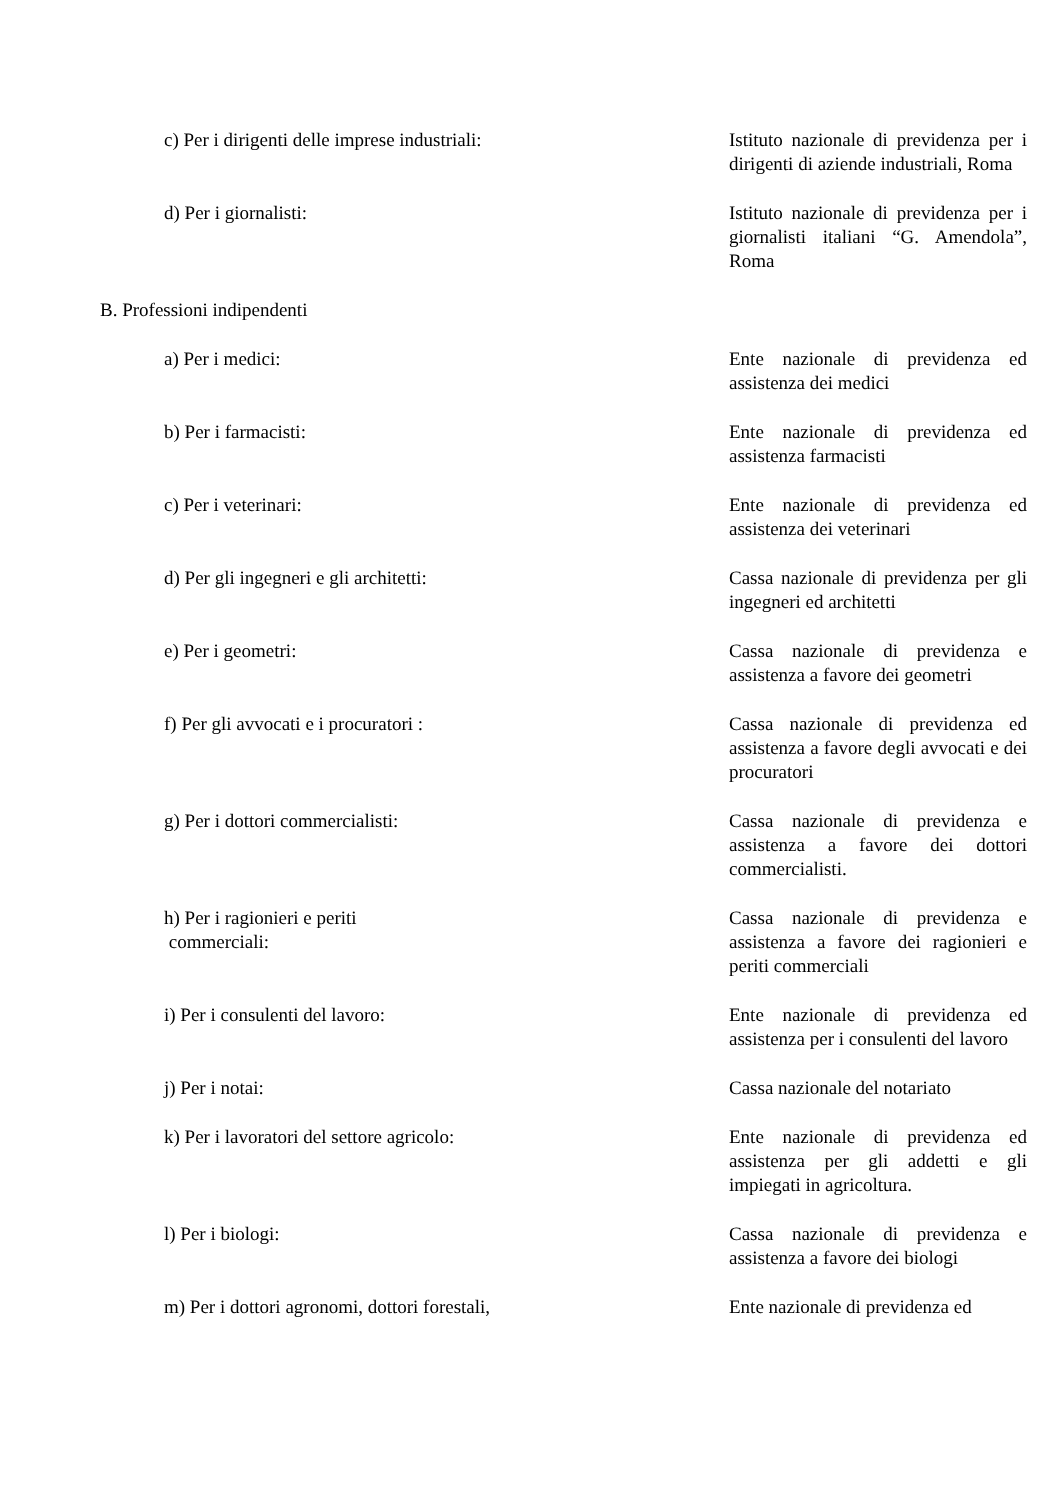| c) Per i dirigenti delle imprese industriali: | Istituto nazionale di previdenza per i dirigenti di aziende industriali, Roma |
| d) Per i giornalisti: | Istituto nazionale di previdenza per i giornalisti italiani “G. Amendola”, Roma |
| B. Professioni indipendenti | |
| a) Per i medici: | Ente nazionale di previdenza ed assistenza dei medici |
| b) Per i farmacisti: | Ente nazionale di previdenza ed assistenza farmacisti |
| c) Per i veterinari: | Ente nazionale di previdenza ed assistenza dei veterinari |
| d) Per gli ingegneri e gli architetti: | Cassa nazionale di previdenza per gli ingegneri ed architetti |
| e) Per i geometri: | Cassa nazionale di previdenza e assistenza a favore dei geometri |
| f) Per gli avvocati e i procuratori : | Cassa nazionale di previdenza ed assistenza a favore degli avvocati e dei procuratori |
| g) Per i dottori commercialisti: | Cassa nazionale di previdenza e assistenza a favore dei dottori commercialisti. |
| h) Per i ragionieri e periti commerciali: | Cassa nazionale di previdenza e assistenza a favore dei ragionieri e periti commerciali |
| i) Per i consulenti del lavoro: | Ente nazionale di previdenza ed assistenza per i consulenti del lavoro |
| j) Per i notai: | Cassa nazionale del notariato |
| k) Per i lavoratori del settore agricolo: | Ente nazionale di previdenza ed assistenza per gli addetti e gli impiegati in agricoltura. |
| l) Per i biologi: | Cassa nazionale di previdenza e assistenza a favore dei biologi |
| m) Per i dottori agronomi, dottori forestali, | Ente nazionale di previdenza ed |